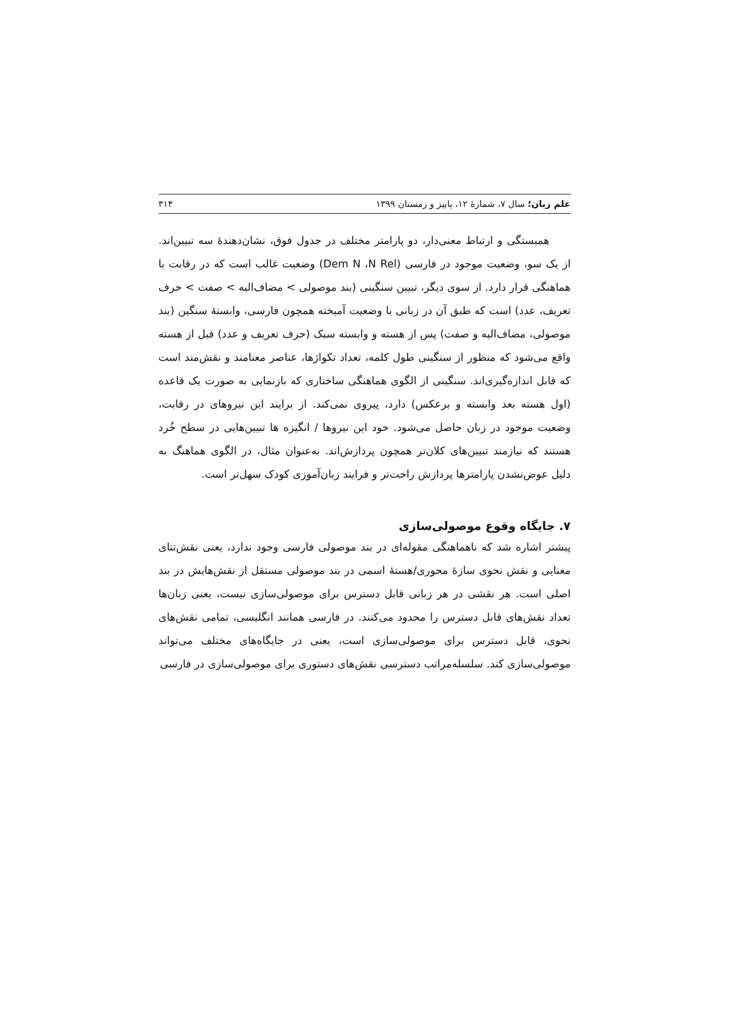علم زبان؛ سال ۷، شمارهٔ ۱۲، پاییز و زمستان ۱۳۹۹ ۳۱۴
همبستگی و ارتباط معنی‌دار، دو پارامتر مختلف در جدول فوق، نشان‌دهندهٔ سه تبیین‌اند. از یک سو، وضعیت موجود در فارسی (Dem N ،N Rel) وضعیت غالب است که در رقابت با هماهنگی قرار دارد. از سوی دیگر، تبیین سنگینی (بند موصولی > مضاف‌الیه > صفت > حرف تعریف، عدد) است که طبق آن در زبانی با وضعیت آمیخته همچون فارسی، وابستهٔ سنگین (بند موصولی، مضاف‌الیه و صفت) پس از هسته و وابسته سبک (حرف تعریف و عدد) قبل از هسته واقع می‌شود که منظور از سنگینی طول کلمه، تعداد تکواژها، عناصر معنامند و نقش‌مند است که قابل اندازه‌گیری‌اند. سنگینی از الگوی هماهنگی ساختاری که بازنمایی به صورت یک قاعده (اول هسته بعد وابسته و برعکس) دارد، پیروی نمی‌کند. از برایند این نیروهای در رقابت، وضعیت موجود در زبان حاصل می‌شود. خود این نیروها / انگیزه ها تبیین‌هایی در سطح خُرد هستند که نیازمند تبیین‌های کلان‌تر همچون پردازش‌اند. به‌عنوان مثال، در الگوی هماهنگ به دلیل عوض‌نشدن پارامترها پردازش راحت‌تر و فرایند زبان‌آموزی کودک سهل‌تر است.
۷. جایگاه وقوع موصولی‌سازی
پیشتر اشاره شد که ناهماهنگی مقوله‌ای در بند موصولی فارسی وجود ندارد، یعنی نقش‌تتای معنایی و نقش نحوی سازهٔ محوری/هستهٔ اسمی در بند موصولی مستقل از نقش‌هایش در بند اصلی است. هر نقشی در هر زبانی قابل دسترس برای موصولی‌سازی نیست، یعنی زبان‌ها تعداد نقش‌های قابل دسترس را محدود می‌کنند. در فارسی همانند انگلیسی، تمامی نقش‌های نحوی، قابل دسترس برای موصولی‌سازی است، یعنی در جایگاه‌های مختلف می‌تواند موصولی‌سازی کند. سلسله‌مراتب دسترسی نقش‌های دستوری برای موصولی‌سازی در فارسی